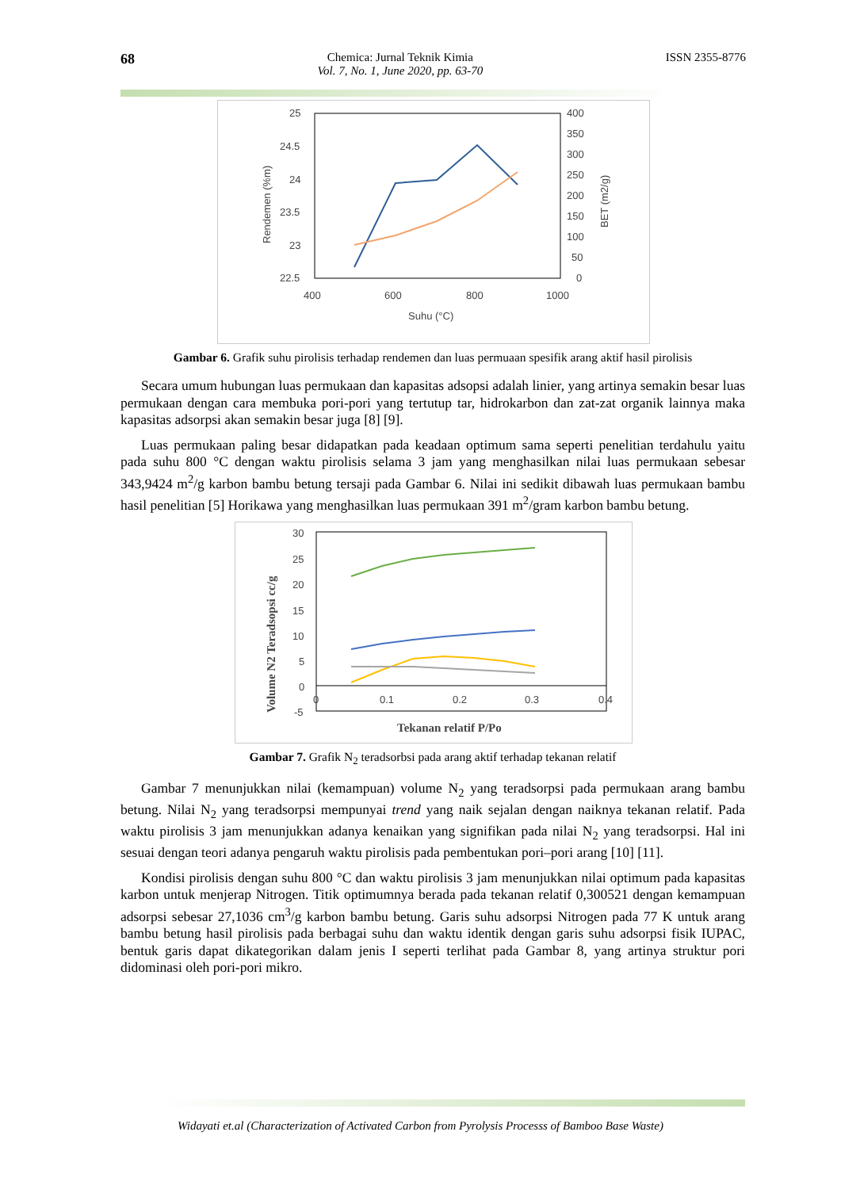68
Chemica: Jurnal Teknik Kimia
Vol. 7, No. 1, June 2020, pp. 63-70
ISSN 2355-8776
25
24.5
24
23.5
23
22.5
400
350
300
250
200
150
100
50
0
400
600
800
1000
Suhu (°C)
Rendemen (%m)
BET (m2/g)
Gambar 6. Grafik suhu pirolisis terhadap rendemen dan luas permuaan spesifik arang aktif hasil pirolisis
Secara umum hubungan luas permukaan dan kapasitas adsopsi adalah linier, yang artinya semakin besar luas permukaan dengan cara membuka pori-pori yang tertutup tar, hidrokarbon dan zat-zat organik lainnya maka kapasitas adsorpsi akan semakin besar juga [8] [9].
Luas permukaan paling besar didapatkan pada keadaan optimum sama seperti penelitian terdahulu yaitu pada suhu 800 °C dengan waktu pirolisis selama 3 jam yang menghasilkan nilai luas permukaan sebesar 343,9424 m<sup>2</sup>/g karbon bambu betung tersaji pada Gambar 6. Nilai ini sedikit dibawah luas permukaan bambu hasil penelitian [5] Horikawa yang menghasilkan luas permukaan 391 m<sup>2</sup>/gram karbon bambu betung.
30
25
20
15
10
5
0
-5
0
0.1
0.2
0.3
0.4
Tekanan relatif P/Po
Volume N2 Teradsopsi cc/g
Gambar 7. Grafik N<sub>2</sub> teradsorbsi pada arang aktif terhadap tekanan relatif
Gambar 7 menunjukkan nilai (kemampuan) volume N<sub>2</sub> yang teradsorpsi pada permukaan arang bambu betung. Nilai N<sub>2</sub> yang teradsorpsi mempunyai trend yang naik sejalan dengan naiknya tekanan relatif. Pada waktu pirolisis 3 jam menunjukkan adanya kenaikan yang signifikan pada nilai N<sub>2</sub> yang teradsorpsi. Hal ini sesuai dengan teori adanya pengaruh waktu pirolisis pada pembentukan pori–pori arang [10] [11].
Kondisi pirolisis dengan suhu 800 °C dan waktu pirolisis 3 jam menunjukkan nilai optimum pada kapasitas karbon untuk menjerap Nitrogen. Titik optimumnya berada pada tekanan relatif 0,300521 dengan kemampuan adsorpsi sebesar 27,1036 cm<sup>3</sup>/g karbon bambu betung. Garis suhu adsorpsi Nitrogen pada 77 K untuk arang bambu betung hasil pirolisis pada berbagai suhu dan waktu identik dengan garis suhu adsorpsi fisik IUPAC, bentuk garis dapat dikategorikan dalam jenis I seperti terlihat pada Gambar 8, yang artinya struktur pori didominasi oleh pori-pori mikro.
Widayati et.al (Characterization of Activated Carbon from Pyrolysis Processs of Bamboo Base Waste)